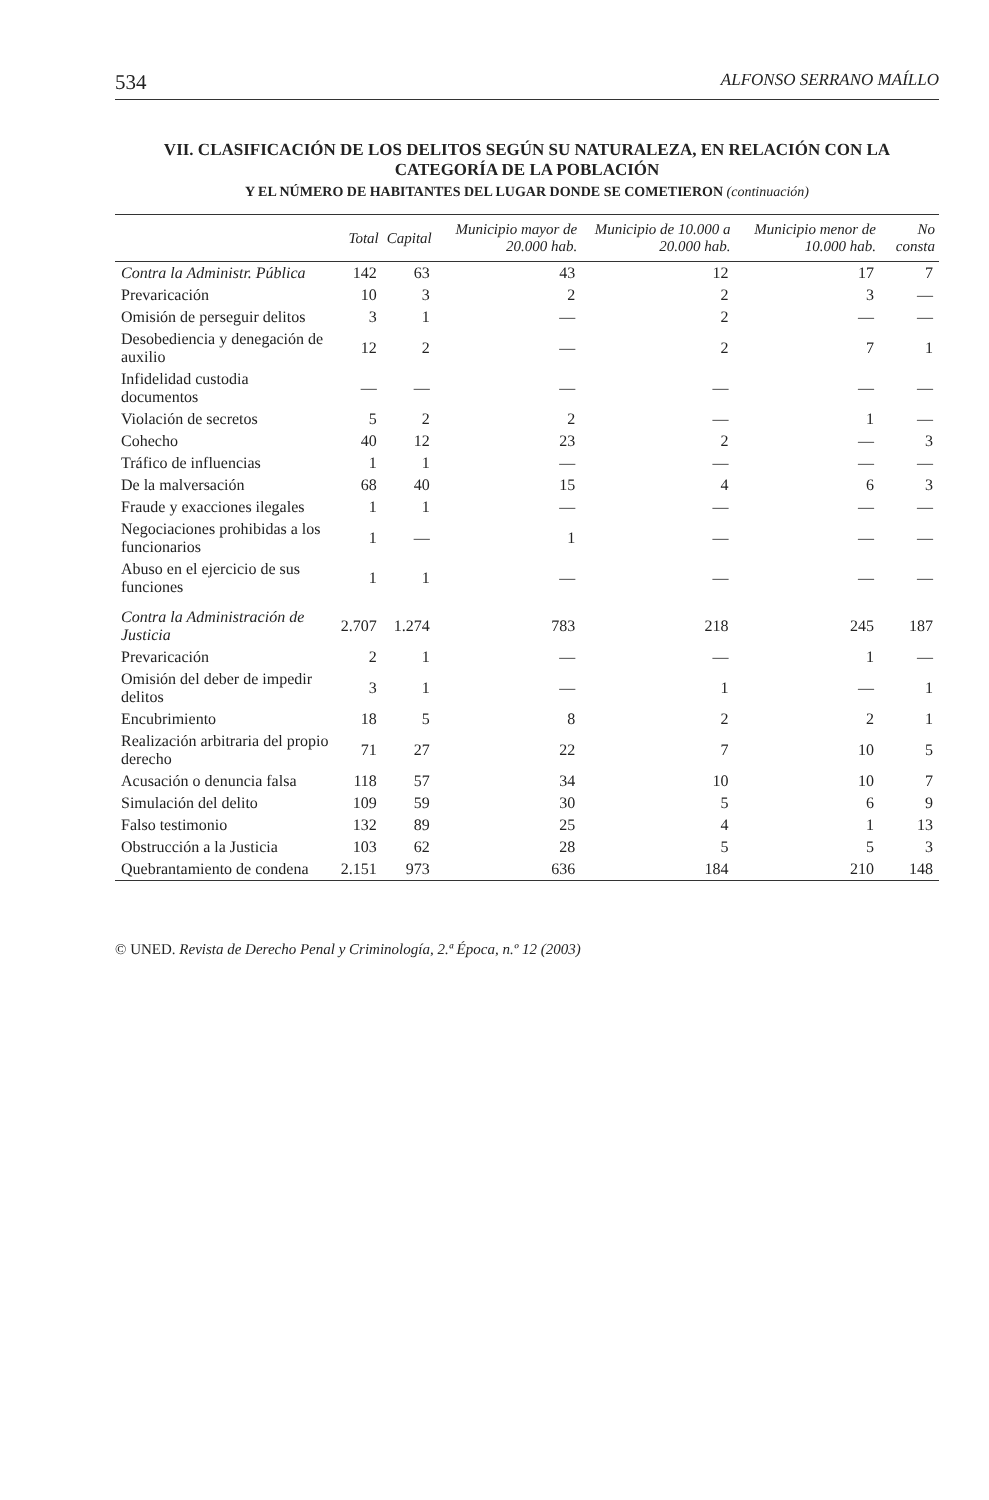534 ALFONSO SERRANO MAÍLLO
VII. CLASIFICACIÓN DE LOS DELITOS SEGÚN SU NATURALEZA, EN RELACIÓN CON LA CATEGORÍA DE LA POBLACIÓN
Y EL NÚMERO DE HABITANTES DEL LUGAR DONDE SE COMETIERON (continuación)
| | Total | Capital | Municipio mayor de 20.000 hab. | Municipio de 10.000 a 20.000 hab. | Municipio menor de 10.000 hab. | No consta |
| --- | --- | --- | --- | --- | --- | --- |
| Contra la Administr. Pública | 142 | 63 | 43 | 12 | 17 | 7 |
| Prevaricación | 10 | 3 | 2 | 2 | 3 | — |
| Omisión de perseguir delitos | 3 | 1 | — | 2 | — | — |
| Desobediencia y denegación de auxilio | 12 | 2 | — | 2 | 7 | 1 |
| Infidelidad custodia documentos | — | — | — | — | — | — |
| Violación de secretos | 5 | 2 | 2 | — | 1 | — |
| Cohecho | 40 | 12 | 23 | 2 | — | 3 |
| Tráfico de influencias | 1 | 1 | — | — | — | — |
| De la malversación | 68 | 40 | 15 | 4 | 6 | 3 |
| Fraude y exacciones ilegales | 1 | 1 | — | — | — | — |
| Negociaciones prohibidas a los funcionarios | 1 | — | 1 | — | — | — |
| Abuso en el ejercicio de sus funciones | 1 | 1 | — | — | — | — |
| Contra la Administración de Justicia | 2.707 | 1.274 | 783 | 218 | 245 | 187 |
| Prevaricación | 2 | 1 | — | — | 1 | — |
| Omisión del deber de impedir delitos | 3 | 1 | — | 1 | — | 1 |
| Encubrimiento | 18 | 5 | 8 | 2 | 2 | 1 |
| Realización arbitraria del propio derecho | 71 | 27 | 22 | 7 | 10 | 5 |
| Acusación o denuncia falsa | 118 | 57 | 34 | 10 | 10 | 7 |
| Simulación del delito | 109 | 59 | 30 | 5 | 6 | 9 |
| Falso testimonio | 132 | 89 | 25 | 4 | 1 | 13 |
| Obstrucción a la Justicia | 103 | 62 | 28 | 5 | 5 | 3 |
| Quebrantamiento de condena | 2.151 | 973 | 636 | 184 | 210 | 148 |
© UNED. Revista de Derecho Penal y Criminología, 2.ª Época, n.º 12 (2003)